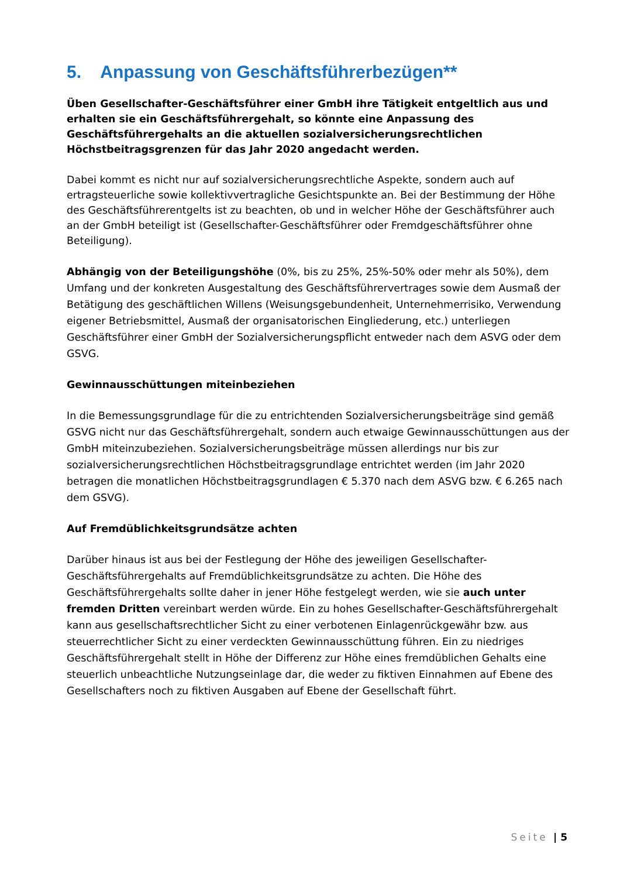5. Anpassung von Geschäftsführerbezügen**
Üben Gesellschafter-Geschäftsführer einer GmbH ihre Tätigkeit entgeltlich aus und erhalten sie ein Geschäftsführergehalt, so könnte eine Anpassung des Geschäftsführergehalts an die aktuellen sozialversicherungsrechtlichen Höchstbeitragsgrenzen für das Jahr 2020 angedacht werden.
Dabei kommt es nicht nur auf sozialversicherungsrechtliche Aspekte, sondern auch auf ertragsteuerliche sowie kollektivvertragliche Gesichtspunkte an. Bei der Bestimmung der Höhe des Geschäftsführerentgelts ist zu beachten, ob und in welcher Höhe der Geschäftsführer auch an der GmbH beteiligt ist (Gesellschafter-Geschäftsführer oder Fremdgeschäftsführer ohne Beteiligung).
Abhängig von der Beteiligungshöhe (0%, bis zu 25%, 25%-50% oder mehr als 50%), dem Umfang und der konkreten Ausgestaltung des Geschäftsführervertrages sowie dem Ausmaß der Betätigung des geschäftlichen Willens (Weisungsgebundenheit, Unternehmerrisiko, Verwendung eigener Betriebsmittel, Ausmaß der organisatorischen Eingliederung, etc.) unterliegen Geschäftsführer einer GmbH der Sozialversicherungspflicht entweder nach dem ASVG oder dem GSVG.
Gewinnausschüttungen miteinbeziehen
In die Bemessungsgrundlage für die zu entrichtenden Sozialversicherungsbeiträge sind gemäß GSVG nicht nur das Geschäftsführergehalt, sondern auch etwaige Gewinnausschüttungen aus der GmbH miteinzubeziehen. Sozialversicherungsbeiträge müssen allerdings nur bis zur sozialversicherungsrechtlichen Höchstbeitragsgrundlage entrichtet werden (im Jahr 2020 betragen die monatlichen Höchstbeitragsgrundlagen € 5.370 nach dem ASVG bzw. € 6.265 nach dem GSVG).
Auf Fremdüblichkeitsgrundsätze achten
Darüber hinaus ist aus bei der Festlegung der Höhe des jeweiligen Gesellschafter-Geschäftsführergehalts auf Fremdüblichkeitsgrundsätze zu achten. Die Höhe des Geschäftsführergehalts sollte daher in jener Höhe festgelegt werden, wie sie auch unter fremden Dritten vereinbart werden würde. Ein zu hohes Gesellschafter-Geschäftsführergehalt kann aus gesellschaftsrechtlicher Sicht zu einer verbotenen Einlagenrückgewähr bzw. aus steuerrechtlicher Sicht zu einer verdeckten Gewinnausschüttung führen. Ein zu niedriges Geschäftsführergehalt stellt in Höhe der Differenz zur Höhe eines fremdüblichen Gehalts eine steuerlich unbeachtliche Nutzungseinlage dar, die weder zu fiktiven Einnahmen auf Ebene des Gesellschafters noch zu fiktiven Ausgaben auf Ebene der Gesellschaft führt.
Seite | 5